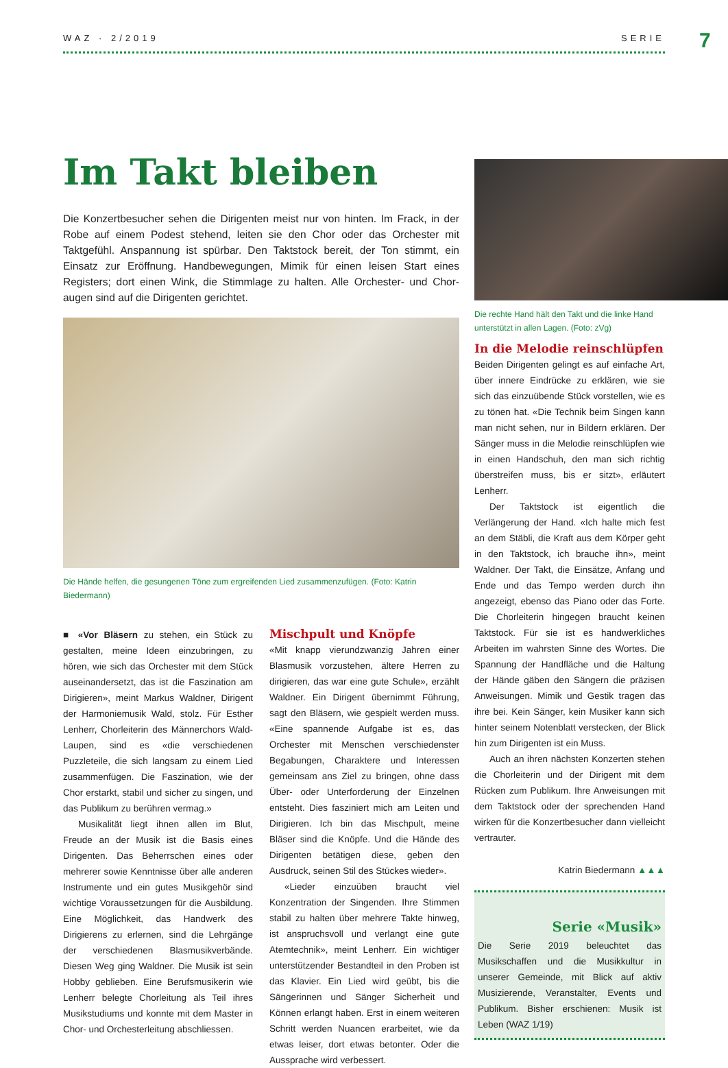WAZ · 2/2019 SERIE 7
Im Takt bleiben
Die Konzertbesucher sehen die Dirigenten meist nur von hinten. Im Frack, in der Robe auf einem Podest stehend, leiten sie den Chor oder das Orchester mit Taktgefühl. Anspannung ist spürbar. Den Taktstock bereit, der Ton stimmt, ein Einsatz zur Eröffnung. Handbewegungen, Mimik für einen leisen Start eines Registers; dort einen Wink, die Stimmlage zu halten. Alle Orchester- und Chor­augen sind auf die Dirigenten gerichtet.
Die Hände helfen, die gesungenen Töne zum ergreifenden Lied zusammenzufügen. (Foto: Katrin Biedermann)
■ «Vor Bläsern zu stehen, ein Stück zu gestalten, meine Ideen einzubringen, zu hören, wie sich das Orchester mit dem Stück auseinandersetzt, das ist die Faszination am Dirigieren», meint Markus Waldner, Dirigent der Harmoniemusik Wald, stolz. Für Esther Lenherr, Chorleiterin des Männerchors Wald-Laupen, sind es «die verschiedenen Puzzleteile, die sich langsam zu einem Lied zusammenfügen. Die Faszination, wie der Chor erstarkt, stabil und sicher zu singen, und das Publikum zu berühren vermag.»
Musikalität liegt ihnen allen im Blut, Freude an der Musik ist die Basis eines Dirigenten. Das Beherrschen eines oder mehrerer sowie Kenntnisse über alle anderen Instrumente und ein gutes Musikgehör sind wichtige Voraussetzungen für die Ausbildung. Eine Möglichkeit, das Handwerk des Dirigierens zu erlernen, sind die Lehrgänge der verschiedenen Blasmusikverbände. Diesen Weg ging Waldner. Die Musik ist sein Hobby geblieben. Eine Berufsmusikerin wie Lenherr belegte Chorleitung als Teil ihres Musikstudiums und konnte mit dem Master in Chor- und Orchesterleitung abschliessen.
Mischpult und Knöpfe
«Mit knapp vierundzwanzig Jahren einer Blasmusik vorzustehen, ältere Herren zu dirigieren, das war eine gute Schule», erzählt Waldner. Ein Dirigent übernimmt Führung, sagt den Bläsern, wie gespielt werden muss. «Eine spannende Aufgabe ist es, das Orchester mit Menschen verschiedenster Begabungen, Charaktere und Interessen gemeinsam ans Ziel zu bringen, ohne dass Über- oder Unterforderung der Einzelnen entsteht. Dies fasziniert mich am Leiten und Dirigieren. Ich bin das Mischpult, meine Bläser sind die Knöpfe. Und die Hände des Dirigenten betätigen diese, geben den Ausdruck, seinen Stil des Stückes wieder».
«Lieder einzuüben braucht viel Konzentration der Singenden. Ihre Stimmen stabil zu halten über mehrere Takte hinweg, ist anspruchsvoll und verlangt eine gute Atemtechnik», meint Lenherr. Ein wichtiger unterstützender Bestandteil in den Proben ist das Klavier. Ein Lied wird geübt, bis die Sängerinnen und Sänger Sicherheit und Können erlangt haben. Erst in einem weiteren Schritt werden Nuancen erarbeitet, wie da etwas leiser, dort etwas betonter. Oder die Aussprache wird verbessert.
Die rechte Hand hält den Takt und die linke Hand unterstützt in allen Lagen. (Foto: zVg)
In die Melodie reinschlüpfen
Beiden Dirigenten gelingt es auf einfache Art, über innere Eindrücke zu erklären, wie sie sich das einzuübende Stück vorstellen, wie es zu tönen hat. «Die Technik beim Singen kann man nicht sehen, nur in Bildern erklären. Der Sänger muss in die Melodie reinschlüpfen wie in einen Handschuh, den man sich richtig überstreifen muss, bis er sitzt», erläutert Lenherr.
Der Taktstock ist eigentlich die Verlängerung der Hand. «Ich halte mich fest an dem Stäbli, die Kraft aus dem Körper geht in den Taktstock, ich brauche ihn», meint Waldner. Der Takt, die Einsätze, Anfang und Ende und das Tempo werden durch ihn angezeigt, ebenso das Piano oder das Forte. Die Chorleiterin hingegen braucht keinen Taktstock. Für sie ist es handwerkliches Arbeiten im wahrsten Sinne des Wortes. Die Spannung der Handfläche und die Haltung der Hände gäben den Sängern die präzisen Anweisungen. Mimik und Gestik tragen das ihre bei. Kein Sänger, kein Musiker kann sich hinter seinem Notenblatt verstecken, der Blick hin zum Dirigenten ist ein Muss.
Auch an ihren nächsten Konzerten stehen die Chorleiterin und der Dirigent mit dem Rücken zum Publikum. Ihre Anweisungen mit dem Taktstock oder der sprechenden Hand wirken für die Konzertbesucher dann vielleicht vertrauter.
Katrin Biedermann ▲▲▲
Serie «Musik»
Die Serie 2019 beleuchtet das Musikschaffen und die Musikkultur in unserer Gemeinde, mit Blick auf aktiv Musizierende, Veranstalter, Events und Publikum. Bisher erschienen: Musik ist Leben (WAZ 1/19)